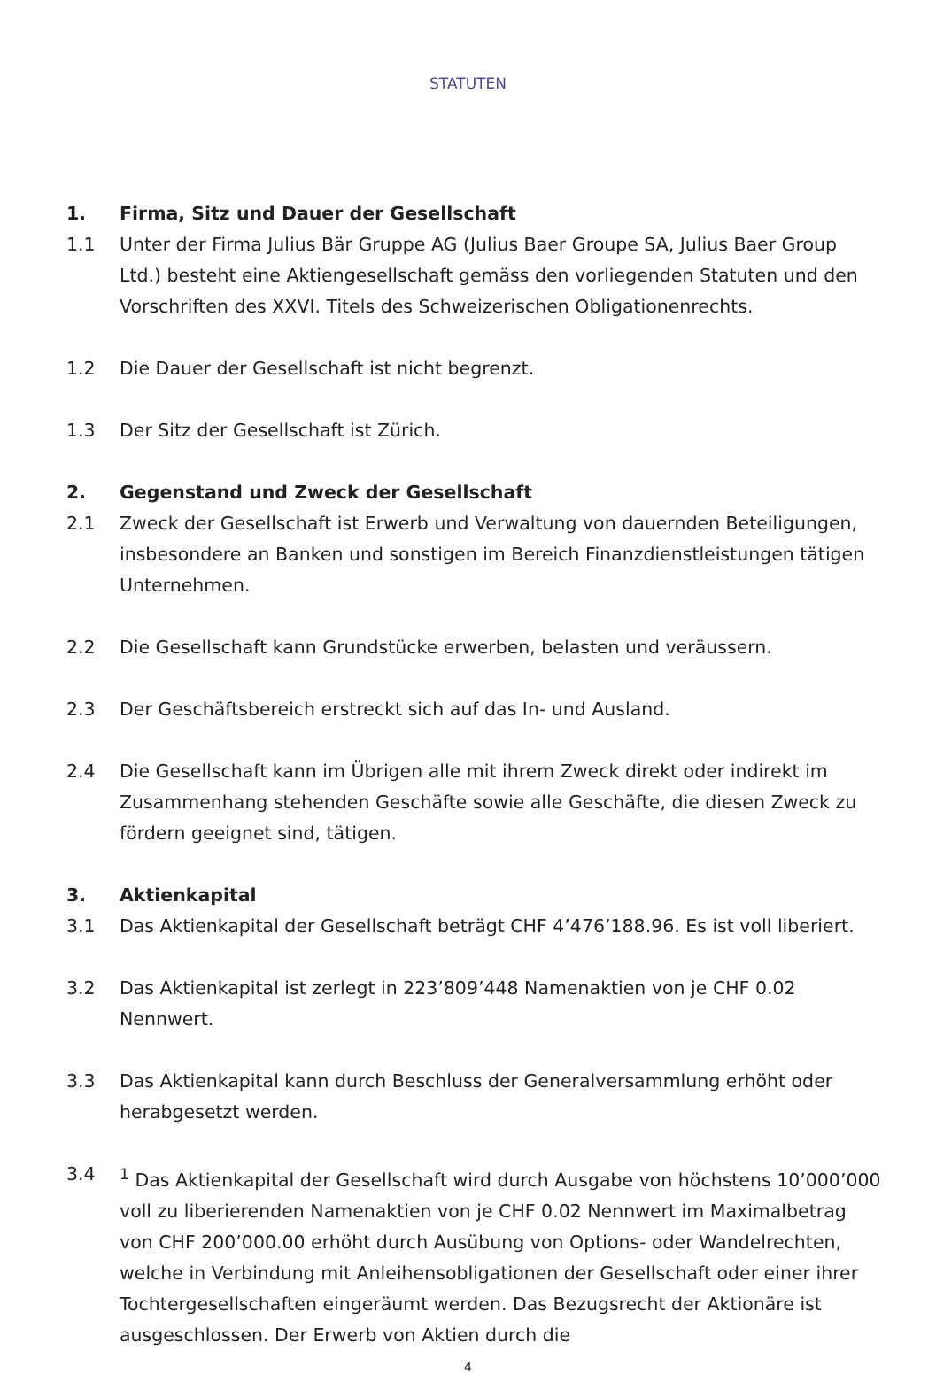STATUTEN
1. Firma, Sitz und Dauer der Gesellschaft
1.1 Unter der Firma Julius Bär Gruppe AG (Julius Baer Groupe SA, Julius Baer Group Ltd.) besteht eine Aktiengesellschaft gemäss den vorliegenden Statuten und den Vorschriften des XXVI. Titels des Schweizerischen Obligationenrechts.
1.2 Die Dauer der Gesellschaft ist nicht begrenzt.
1.3 Der Sitz der Gesellschaft ist Zürich.
2. Gegenstand und Zweck der Gesellschaft
2.1 Zweck der Gesellschaft ist Erwerb und Verwaltung von dauernden Beteiligungen, insbesondere an Banken und sonstigen im Bereich Finanzdienstleistungen tätigen Unternehmen.
2.2 Die Gesellschaft kann Grundstücke erwerben, belasten und veräussern.
2.3 Der Geschäftsbereich erstreckt sich auf das In- und Ausland.
2.4 Die Gesellschaft kann im Übrigen alle mit ihrem Zweck direkt oder indirekt im Zusammenhang stehenden Geschäfte sowie alle Geschäfte, die diesen Zweck zu fördern geeignet sind, tätigen.
3. Aktienkapital
3.1 Das Aktienkapital der Gesellschaft beträgt CHF 4’476’188.96. Es ist voll liberiert.
3.2 Das Aktienkapital ist zerlegt in 223’809’448 Namenaktien von je CHF 0.02 Nennwert.
3.3 Das Aktienkapital kann durch Beschluss der Generalversammlung erhöht oder herabgesetzt werden.
3.4 <sup>1</sup> Das Aktienkapital der Gesellschaft wird durch Ausgabe von höchstens 10’000’000 voll zu liberierenden Namenaktien von je CHF 0.02 Nennwert im Maximalbetrag von CHF 200’000.00 erhöht durch Ausübung von Options- oder Wandelrechten, welche in Verbindung mit Anleihensobligationen der Gesellschaft oder einer ihrer Tochtergesellschaften eingeräumt werden. Das Bezugsrecht der Aktionäre ist ausgeschlossen. Der Erwerb von Aktien durch die
4